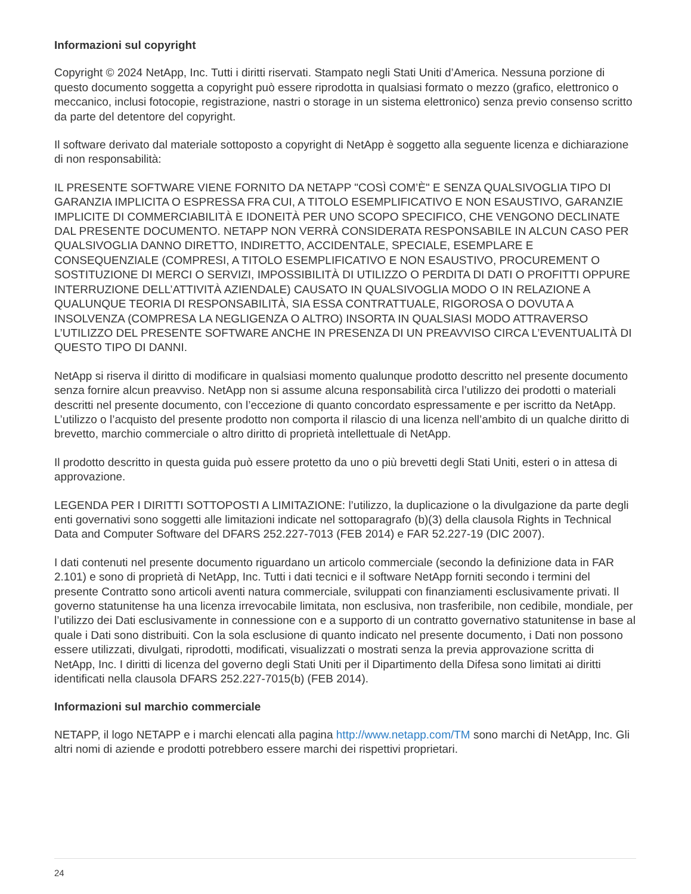Informazioni sul copyright
Copyright © 2024 NetApp, Inc. Tutti i diritti riservati. Stampato negli Stati Uniti d’America. Nessuna porzione di questo documento soggetta a copyright può essere riprodotta in qualsiasi formato o mezzo (grafico, elettronico o meccanico, inclusi fotocopie, registrazione, nastri o storage in un sistema elettronico) senza previo consenso scritto da parte del detentore del copyright.
Il software derivato dal materiale sottoposto a copyright di NetApp è soggetto alla seguente licenza e dichiarazione di non responsabilità:
IL PRESENTE SOFTWARE VIENE FORNITO DA NETAPP "COSÌ COM’È" E SENZA QUALSIVOGLIA TIPO DI GARANZIA IMPLICITA O ESPRESSA FRA CUI, A TITOLO ESEMPLIFICATIVO E NON ESAUSTIVO, GARANZIE IMPLICITE DI COMMERCIABILITÀ E IDONEITÀ PER UNO SCOPO SPECIFICO, CHE VENGONO DECLINATE DAL PRESENTE DOCUMENTO. NETAPP NON VERRÀ CONSIDERATA RESPONSABILE IN ALCUN CASO PER QUALSIVOGLIA DANNO DIRETTO, INDIRETTO, ACCIDENTALE, SPECIALE, ESEMPLARE E CONSEQUENZIALE (COMPRESI, A TITOLO ESEMPLIFICATIVO E NON ESAUSTIVO, PROCUREMENT O SOSTITUZIONE DI MERCI O SERVIZI, IMPOSSIBILITÀ DI UTILIZZO O PERDITA DI DATI O PROFITTI OPPURE INTERRUZIONE DELL’ATTIVITÀ AZIENDALE) CAUSATO IN QUALSIVOGLIA MODO O IN RELAZIONE A QUALUNQUE TEORIA DI RESPONSABILITÀ, SIA ESSA CONTRATTUALE, RIGOROSA O DOVUTA A INSOLVENZA (COMPRESA LA NEGLIGENZA O ALTRO) INSORTA IN QUALSIASI MODO ATTRAVERSO L’UTILIZZO DEL PRESENTE SOFTWARE ANCHE IN PRESENZA DI UN PREAVVISO CIRCA L’EVENTUALITÀ DI QUESTO TIPO DI DANNI.
NetApp si riserva il diritto di modificare in qualsiasi momento qualunque prodotto descritto nel presente documento senza fornire alcun preavviso. NetApp non si assume alcuna responsabilità circa l’utilizzo dei prodotti o materiali descritti nel presente documento, con l’eccezione di quanto concordato espressamente e per iscritto da NetApp. L’utilizzo o l’acquisto del presente prodotto non comporta il rilascio di una licenza nell’ambito di un qualche diritto di brevetto, marchio commerciale o altro diritto di proprietà intellettuale di NetApp.
Il prodotto descritto in questa guida può essere protetto da uno o più brevetti degli Stati Uniti, esteri o in attesa di approvazione.
LEGENDA PER I DIRITTI SOTTOPOSTI A LIMITAZIONE: l’utilizzo, la duplicazione o la divulgazione da parte degli enti governativi sono soggetti alle limitazioni indicate nel sottoparagrafo (b)(3) della clausola Rights in Technical Data and Computer Software del DFARS 252.227-7013 (FEB 2014) e FAR 52.227-19 (DIC 2007).
I dati contenuti nel presente documento riguardano un articolo commerciale (secondo la definizione data in FAR 2.101) e sono di proprietà di NetApp, Inc. Tutti i dati tecnici e il software NetApp forniti secondo i termini del presente Contratto sono articoli aventi natura commerciale, sviluppati con finanziamenti esclusivamente privati. Il governo statunitense ha una licenza irrevocabile limitata, non esclusiva, non trasferibile, non cedibile, mondiale, per l’utilizzo dei Dati esclusivamente in connessione con e a supporto di un contratto governativo statunitense in base al quale i Dati sono distribuiti. Con la sola esclusione di quanto indicato nel presente documento, i Dati non possono essere utilizzati, divulgati, riprodotti, modificati, visualizzati o mostrati senza la previa approvazione scritta di NetApp, Inc. I diritti di licenza del governo degli Stati Uniti per il Dipartimento della Difesa sono limitati ai diritti identificati nella clausola DFARS 252.227-7015(b) (FEB 2014).
Informazioni sul marchio commerciale
NETAPP, il logo NETAPP e i marchi elencati alla pagina http://www.netapp.com/TM sono marchi di NetApp, Inc. Gli altri nomi di aziende e prodotti potrebbero essere marchi dei rispettivi proprietari.
24